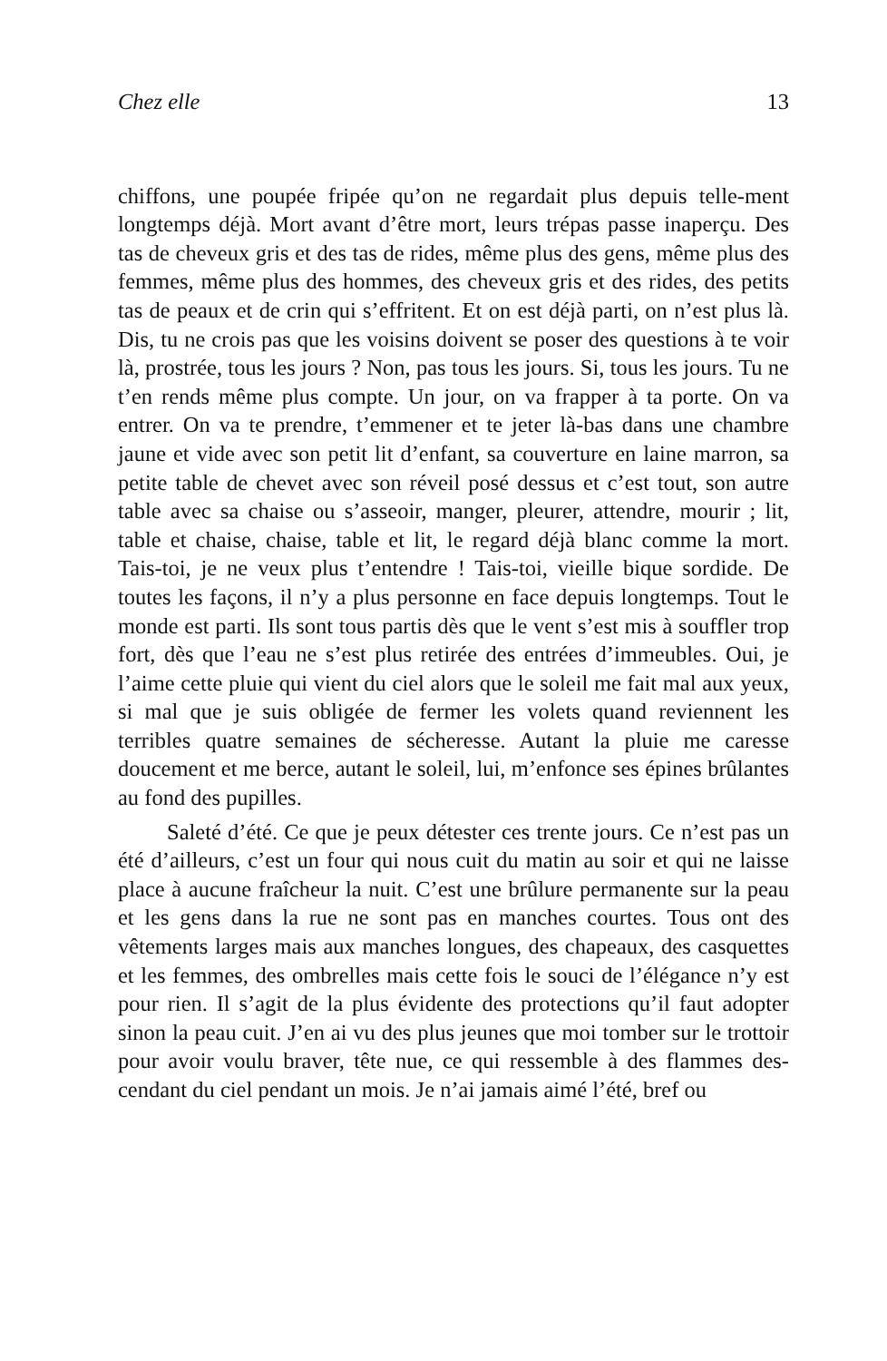Chez elle 13
chiffons, une poupée fripée qu’on ne regardait plus depuis telle-ment longtemps déjà. Mort avant d’être mort, leurs trépas passe inaperçu. Des tas de cheveux gris et des tas de rides, même plus des gens, même plus des femmes, même plus des hommes, des cheveux gris et des rides, des petits tas de peaux et de crin qui s’effritent. Et on est déjà parti, on n’est plus là. Dis, tu ne crois pas que les voisins doivent se poser des questions à te voir là, prostrée, tous les jours ? Non, pas tous les jours. Si, tous les jours. Tu ne t’en rends même plus compte. Un jour, on va frapper à ta porte. On va entrer. On va te prendre, t’emmener et te jeter là-bas dans une chambre jaune et vide avec son petit lit d’enfant, sa couverture en laine marron, sa petite table de chevet avec son réveil posé dessus et c’est tout, son autre table avec sa chaise ou s’asseoir, manger, pleurer, attendre, mourir ; lit, table et chaise, chaise, table et lit, le regard déjà blanc comme la mort. Tais-toi, je ne veux plus t’entendre ! Tais-toi, vieille bique sordide. De toutes les façons, il n’y a plus personne en face depuis longtemps. Tout le monde est parti. Ils sont tous partis dès que le vent s’est mis à souffler trop fort, dès que l’eau ne s’est plus retirée des entrées d’immeubles. Oui, je l’aime cette pluie qui vient du ciel alors que le soleil me fait mal aux yeux, si mal que je suis obligée de fermer les volets quand reviennent les terribles quatre semaines de sécheresse. Autant la pluie me caresse doucement et me berce, autant le soleil, lui, m’enfonce ses épines brûlantes au fond des pupilles.
Saleté d’été. Ce que je peux détester ces trente jours. Ce n’est pas un été d’ailleurs, c’est un four qui nous cuit du matin au soir et qui ne laisse place à aucune fraîcheur la nuit. C’est une brûlure permanente sur la peau et les gens dans la rue ne sont pas en manches courtes. Tous ont des vêtements larges mais aux manches longues, des chapeaux, des casquettes et les femmes, des ombrelles mais cette fois le souci de l’élégance n’y est pour rien. Il s’agit de la plus évidente des protections qu’il faut adopter sinon la peau cuit. J’en ai vu des plus jeunes que moi tomber sur le trottoir pour avoir voulu braver, tête nue, ce qui ressemble à des flammes des-cendant du ciel pendant un mois. Je n’ai jamais aimé l’été, bref ou